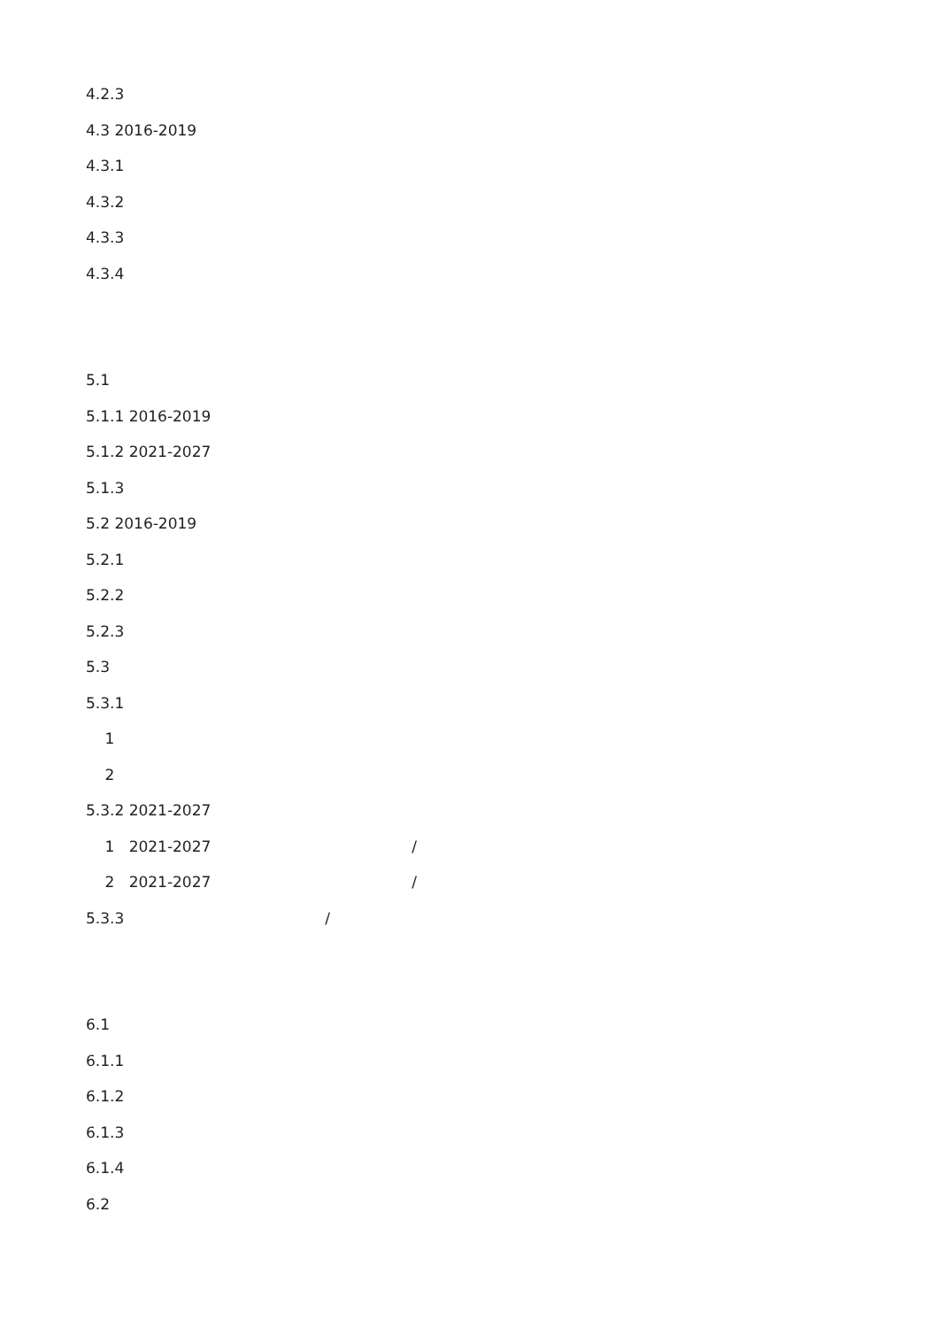4.2.3
4.3 2016-2019
4.3.1
4.3.2
4.3.3
4.3.4
5.1
5.1.1 2016-2019
5.1.2 2021-2027
5.1.3
5.2 2016-2019
5.2.1
5.2.2
5.2.3
5.3
5.3.1
1
2
5.3.2 2021-2027
1 2021-2027 /
2 2021-2027 /
5.3.3 /
6.1
6.1.1
6.1.2
6.1.3
6.1.4
6.2